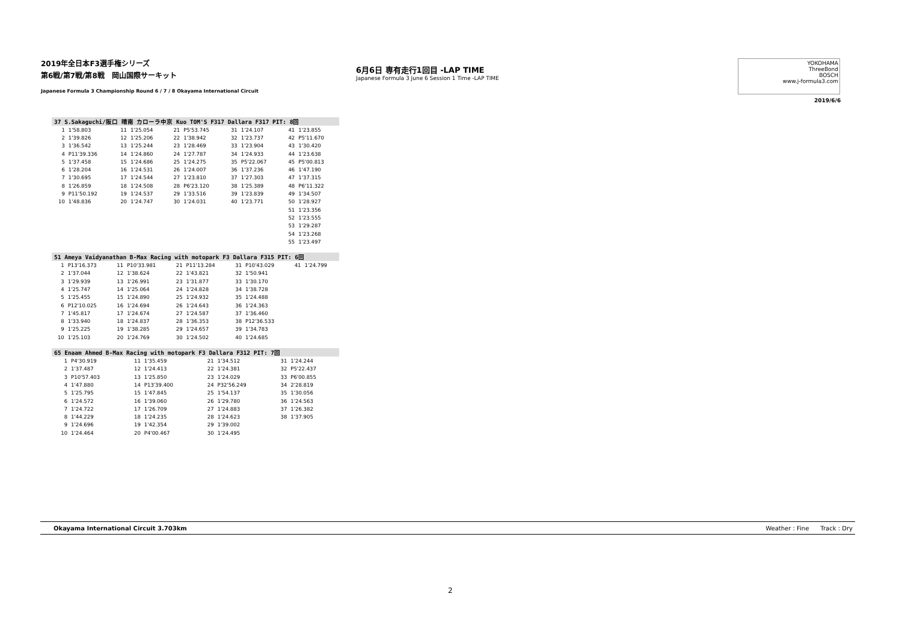2019年全日本F3選手権シリーズ
第6戦/第7戦/第8戦　岡山国際サーキット
Japanese Formula 3 Championship Round 6 / 7 / 8 Okayama International Circuit
6月6日 専有走行1回目 -LAP TIME
Japanese Formula 3 June 6 Session 1 Time -LAP TIME
YOKOHAMA
ThreeBond
BOSCH
www.j-formula3.com
2019/6/6
| 37 S.Sakaguchi/阪口 晴南 カローラ中京 Kuo TOM'S F317 Dallara F317 PIT: 8回 | | | | | | | | | |
| --- | --- | --- | --- | --- | --- | --- | --- | --- | --- |
| 1 | 1'58.803 | 11 | 1'25.054 | 21 | P5'53.745 | 31 | 1'24.107 | 41 | 1'23.855 |
| 2 | 1'39.826 | 12 | 1'25.206 | 22 | 1'38.942 | 32 | 1'23.737 | 42 | P5'11.670 |
| 3 | 1'36.542 | 13 | 1'25.244 | 23 | 1'28.469 | 33 | 1'23.904 | 43 | 1'30.420 |
| 4 | P11'39.336 | 14 | 1'24.860 | 24 | 1'27.787 | 34 | 1'24.933 | 44 | 1'23.638 |
| 5 | 1'37.458 | 15 | 1'24.686 | 25 | 1'24.275 | 35 | P5'22.067 | 45 | P5'00.813 |
| 6 | 1'28.204 | 16 | 1'24.531 | 26 | 1'24.007 | 36 | 1'37.236 | 46 | 1'47.190 |
| 7 | 1'30.695 | 17 | 1'24.544 | 27 | 1'23.810 | 37 | 1'27.303 | 47 | 1'37.315 |
| 8 | 1'26.859 | 18 | 1'24.508 | 28 | P6'23.120 | 38 | 1'25.389 | 48 | P6'11.322 |
| 9 | P11'50.192 | 19 | 1'24.537 | 29 | 1'33.516 | 39 | 1'23.839 | 49 | 1'34.507 |
| 10 | 1'48.836 | 20 | 1'24.747 | 30 | 1'24.031 | 40 | 1'23.771 | 50 | 1'28.927 |
| | | | | | | | | 51 | 1'23.356 |
| | | | | | | | | 52 | 1'23.555 |
| | | | | | | | | 53 | 1'29.287 |
| | | | | | | | | 54 | 1'23.268 |
| | | | | | | | | 55 | 1'23.497 |
| 51 Ameya Vaidyanathan B-Max Racing with motopark F3 Dallara F315 PIT: 6回 | | | | | | | | | |
| --- | --- | --- | --- | --- | --- | --- | --- | --- | --- |
| 1 | P13'16.373 | 11 | P10'33.981 | 21 | P11'13.284 | 31 | P10'43.029 | 41 | 1'24.799 |
| 2 | 1'37.044 | 12 | 1'38.624 | 22 | 1'43.821 | 32 | 1'50.941 | | |
| 3 | 1'29.939 | 13 | 1'26.991 | 23 | 1'31.877 | 33 | 1'30.170 | | |
| 4 | 1'25.747 | 14 | 1'25.064 | 24 | 1'24.828 | 34 | 1'38.728 | | |
| 5 | 1'25.455 | 15 | 1'24.890 | 25 | 1'24.932 | 35 | 1'24.488 | | |
| 6 | P12'10.025 | 16 | 1'24.694 | 26 | 1'24.643 | 36 | 1'24.363 | | |
| 7 | 1'45.817 | 17 | 1'24.674 | 27 | 1'24.587 | 37 | 1'36.460 | | |
| 8 | 1'33.940 | 18 | 1'24.837 | 28 | 1'36.353 | 38 | P12'36.533 | | |
| 9 | 1'25.225 | 19 | 1'38.285 | 29 | 1'24.657 | 39 | 1'34.783 | | |
| 10 | 1'25.103 | 20 | 1'24.769 | 30 | 1'24.502 | 40 | 1'24.685 | | |
| 65 Enaam Ahmed B-Max Racing with motopark F3 Dallara F312 PIT: 7回 | | | | | | | |
| --- | --- | --- | --- | --- | --- | --- | --- |
| 1 | P4'30.919 | 11 | 1'35.459 | 21 | 1'34.512 | 31 | 1'24.244 |
| 2 | 1'37.487 | 12 | 1'24.413 | 22 | 1'24.381 | 32 | P5'22.437 |
| 3 | P10'57.403 | 13 | 1'25.850 | 23 | 1'24.029 | 33 | P6'00.855 |
| 4 | 1'47.880 | 14 | P13'39.400 | 24 | P32'56.249 | 34 | 2'28.819 |
| 5 | 1'25.795 | 15 | 1'47.845 | 25 | 1'54.137 | 35 | 1'30.056 |
| 6 | 1'24.572 | 16 | 1'39.060 | 26 | 1'29.780 | 36 | 1'24.563 |
| 7 | 1'24.722 | 17 | 1'26.709 | 27 | 1'24.883 | 37 | 1'26.382 |
| 8 | 1'44.229 | 18 | 1'24.235 | 28 | 1'24.623 | 38 | 1'37.905 |
| 9 | 1'24.696 | 19 | 1'42.354 | 29 | 1'39.002 | | |
| 10 | 1'24.464 | 20 | P4'00.467 | 30 | 1'24.495 | | |
Okayama International Circuit 3.703km Weather : Fine Track : Dry
2